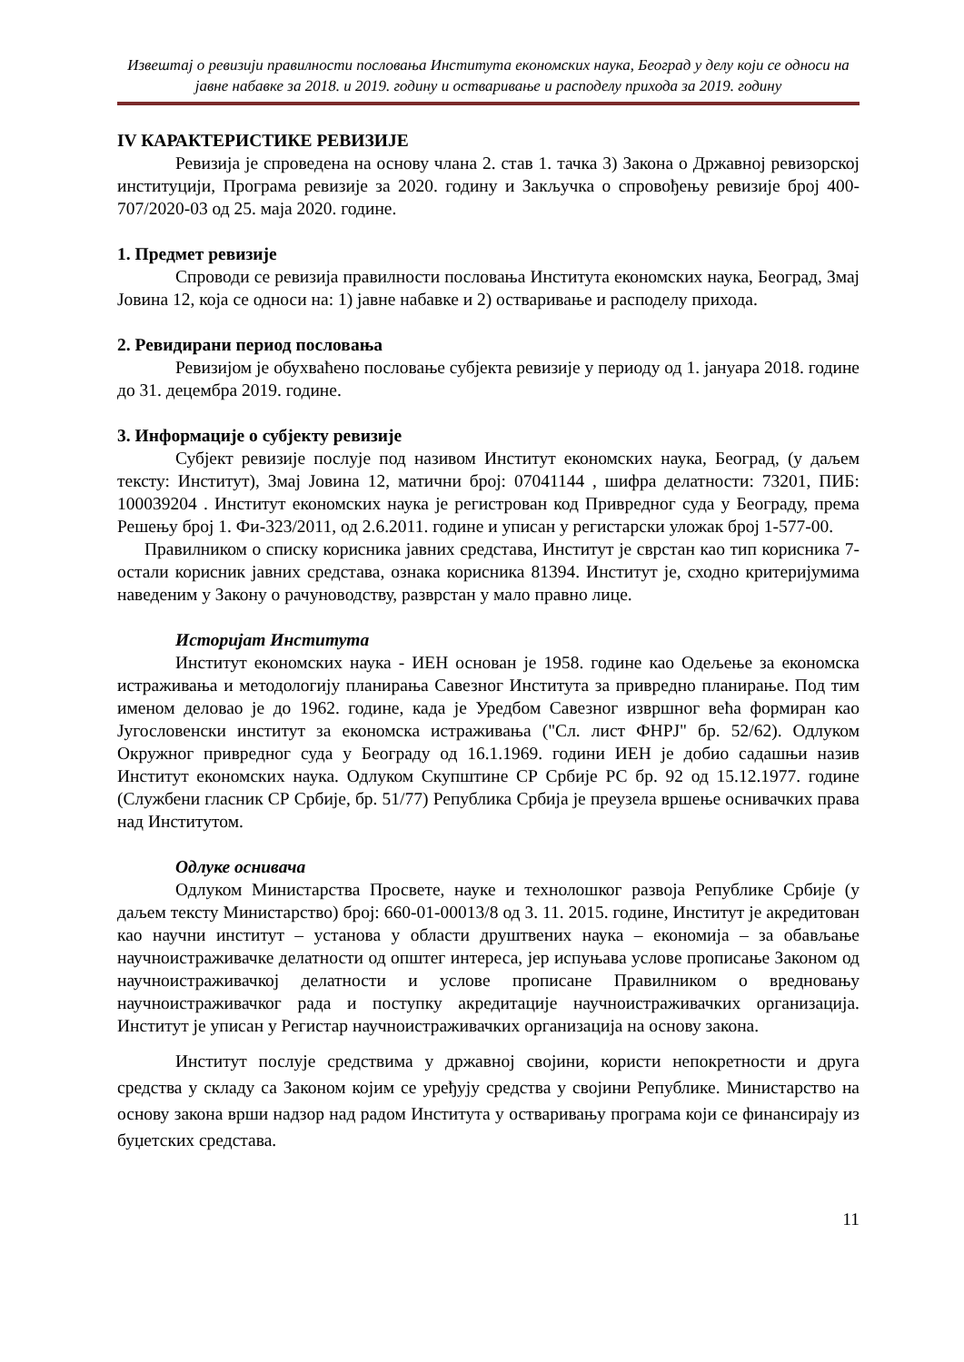Извештај о ревизији правилности пословања Института економских наука, Београд у делу који се односи на јавне набавке за 2018. и 2019. годину и остваривање и расподелу прихода за 2019. годину
IV КАРАКТЕРИСТИКЕ РЕВИЗИЈЕ
Ревизија је спроведена на основу члана 2. став 1. тачка 3) Закона о Државној ревизорској институцији, Програма ревизије за 2020. годину и Закључка о спровођењу ревизије број 400-707/2020-03 од 25. маја 2020. године.
1. Предмет ревизије
Спроводи се ревизија правилности пословања Института економских наука, Београд, Змај Јовина 12, која се односи на: 1) јавне набавке и 2) остваривање и расподелу прихода.
2. Ревидирани период пословања
Ревизијом је обухваћено пословање субјекта ревизије у периоду од 1. јануара 2018. године до 31. децембра 2019. године.
3. Информације о субјекту ревизије
Субјект ревизије послује под називом Институт економских наука, Београд, (у даљем тексту: Институт), Змај Јовина 12, матични број: 07041144 , шифра делатности: 73201, ПИБ: 100039204 . Институт економских наука је регистрован код Привредног суда у Београду, према Решењу број 1. Фи-323/2011, од 2.6.2011. године и уписан у регистарски уложак број 1-577-00.
Правилником о списку корисника јавних средстава, Институт је сврстан као тип корисника 7-остали корисник јавних средстава, ознака корисника 81394. Институт је, сходно критеријумима наведеним у Закону о рачуноводству, разврстан у мало правно лице.
Историјат Института
Институт економских наука - ИЕН основан је 1958. године као Одељење за економска истраживања и методологију планирања Савезног Института за привредно планирање. Под тим именом деловао је до 1962. године, када је Уредбом Савезног извршног већа формиран као Југословенски институт за економска истраживања ("Сл. лист ФНРЈ" бр. 52/62). Одлуком Окружног привредног суда у Београду од 16.1.1969. години ИЕН је добио садашњи назив Институт економских наука. Одлуком Скупштине СР Србије РС бр. 92 од 15.12.1977. године (Службени гласник СР Србије, бр. 51/77) Република Србија је преузела вршење оснивачких права над Институтом.
Одлуке оснивача
Одлуком Министарства Просвете, науке и технолошког развоја Републике Србије (у даљем тексту Министарство) број: 660-01-00013/8 од 3. 11. 2015. године, Институт је акредитован као научни институт – установа у области друштвених наука – економија – за обављање научноистраживачке делатности од општег интереса, јер испуњава услове прописање Законом од научноистраживачкој делатности и услове прописане Правилником о вредновању научноистраживачког рада и поступку акредитације научноистраживачких организација. Институт је уписан у Регистар научноистраживачких организација на основу закона.
Институт послује средствима у државној својини, користи непокретности и друга средства у складу са Законом којим се уређују средства у својини Републике. Министарство на основу закона врши надзор над радом Института у остваривању програма који се финансирају из буџетских средстава.
11